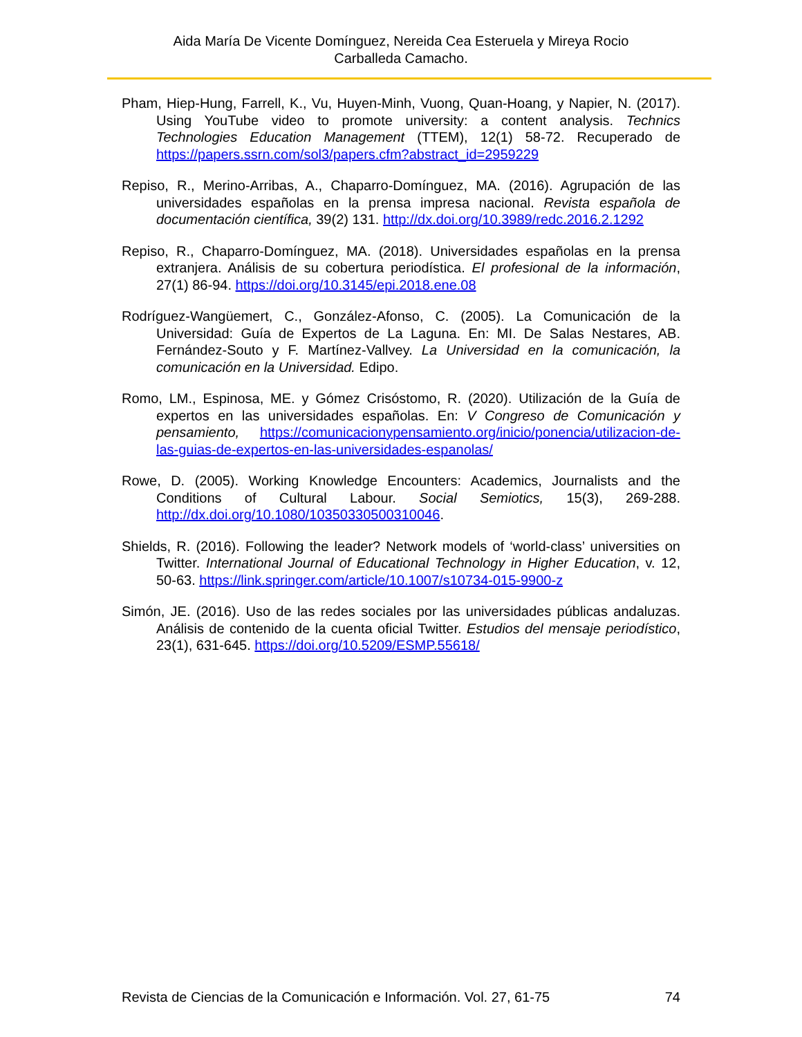Aida María De Vicente Domínguez, Nereida Cea Esteruela y Mireya Rocio Carballeda Camacho.
Pham, Hiep-Hung, Farrell, K., Vu, Huyen-Minh, Vuong, Quan-Hoang, y Napier, N. (2017). Using YouTube video to promote university: a content analysis. Technics Technologies Education Management (TTEM), 12(1) 58-72. Recuperado de https://papers.ssrn.com/sol3/papers.cfm?abstract_id=2959229
Repiso, R., Merino-Arribas, A., Chaparro-Domínguez, MA. (2016). Agrupación de las universidades españolas en la prensa impresa nacional. Revista española de documentación científica, 39(2) 131. http://dx.doi.org/10.3989/redc.2016.2.1292
Repiso, R., Chaparro-Domínguez, MA. (2018). Universidades españolas en la prensa extranjera. Análisis de su cobertura periodística. El profesional de la información, 27(1) 86-94. https://doi.org/10.3145/epi.2018.ene.08
Rodríguez-Wangüemert, C., González-Afonso, C. (2005). La Comunicación de la Universidad: Guía de Expertos de La Laguna. En: MI. De Salas Nestares, AB. Fernández-Souto y F. Martínez-Vallvey. La Universidad en la comunicación, la comunicación en la Universidad. Edipo.
Romo, LM., Espinosa, ME. y Gómez Crisóstomo, R. (2020). Utilización de la Guía de expertos en las universidades españolas. En: V Congreso de Comunicación y pensamiento, https://comunicacionypensamiento.org/inicio/ponencia/utilizacion-de-las-guias-de-expertos-en-las-universidades-espanolas/
Rowe, D. (2005). Working Knowledge Encounters: Academics, Journalists and the Conditions of Cultural Labour. Social Semiotics, 15(3), 269-288. http://dx.doi.org/10.1080/10350330500310046.
Shields, R. (2016). Following the leader? Network models of ‘world-class’ universities on Twitter. International Journal of Educational Technology in Higher Education, v. 12, 50-63. https://link.springer.com/article/10.1007/s10734-015-9900-z
Simón, JE. (2016). Uso de las redes sociales por las universidades públicas andaluzas. Análisis de contenido de la cuenta oficial Twitter. Estudios del mensaje periodístico, 23(1), 631-645. https://doi.org/10.5209/ESMP.55618/
Revista de Ciencias de la Comunicación e Información. Vol. 27, 61-75 74